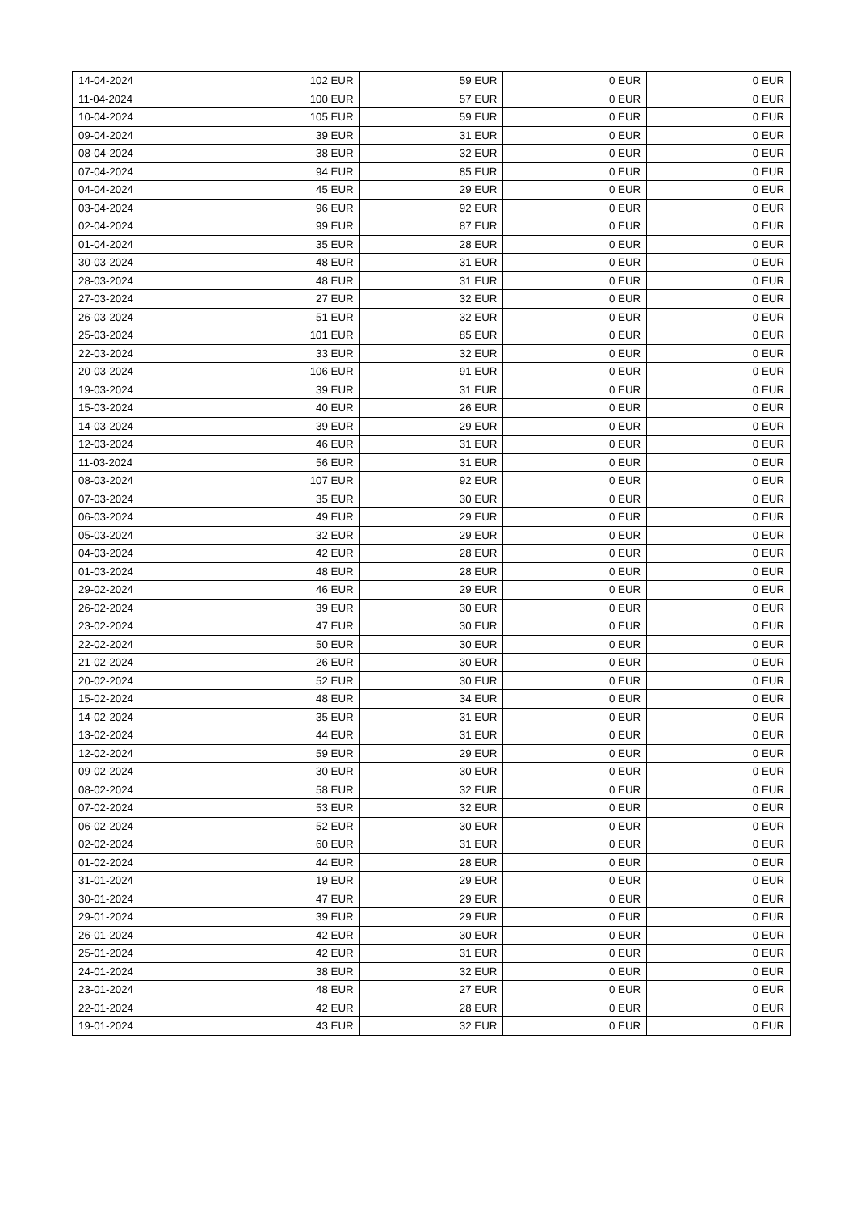| 14-04-2024 | 102 EUR | 59 EUR | 0 EUR | 0 EUR |
| 11-04-2024 | 100 EUR | 57 EUR | 0 EUR | 0 EUR |
| 10-04-2024 | 105 EUR | 59 EUR | 0 EUR | 0 EUR |
| 09-04-2024 | 39 EUR | 31 EUR | 0 EUR | 0 EUR |
| 08-04-2024 | 38 EUR | 32 EUR | 0 EUR | 0 EUR |
| 07-04-2024 | 94 EUR | 85 EUR | 0 EUR | 0 EUR |
| 04-04-2024 | 45 EUR | 29 EUR | 0 EUR | 0 EUR |
| 03-04-2024 | 96 EUR | 92 EUR | 0 EUR | 0 EUR |
| 02-04-2024 | 99 EUR | 87 EUR | 0 EUR | 0 EUR |
| 01-04-2024 | 35 EUR | 28 EUR | 0 EUR | 0 EUR |
| 30-03-2024 | 48 EUR | 31 EUR | 0 EUR | 0 EUR |
| 28-03-2024 | 48 EUR | 31 EUR | 0 EUR | 0 EUR |
| 27-03-2024 | 27 EUR | 32 EUR | 0 EUR | 0 EUR |
| 26-03-2024 | 51 EUR | 32 EUR | 0 EUR | 0 EUR |
| 25-03-2024 | 101 EUR | 85 EUR | 0 EUR | 0 EUR |
| 22-03-2024 | 33 EUR | 32 EUR | 0 EUR | 0 EUR |
| 20-03-2024 | 106 EUR | 91 EUR | 0 EUR | 0 EUR |
| 19-03-2024 | 39 EUR | 31 EUR | 0 EUR | 0 EUR |
| 15-03-2024 | 40 EUR | 26 EUR | 0 EUR | 0 EUR |
| 14-03-2024 | 39 EUR | 29 EUR | 0 EUR | 0 EUR |
| 12-03-2024 | 46 EUR | 31 EUR | 0 EUR | 0 EUR |
| 11-03-2024 | 56 EUR | 31 EUR | 0 EUR | 0 EUR |
| 08-03-2024 | 107 EUR | 92 EUR | 0 EUR | 0 EUR |
| 07-03-2024 | 35 EUR | 30 EUR | 0 EUR | 0 EUR |
| 06-03-2024 | 49 EUR | 29 EUR | 0 EUR | 0 EUR |
| 05-03-2024 | 32 EUR | 29 EUR | 0 EUR | 0 EUR |
| 04-03-2024 | 42 EUR | 28 EUR | 0 EUR | 0 EUR |
| 01-03-2024 | 48 EUR | 28 EUR | 0 EUR | 0 EUR |
| 29-02-2024 | 46 EUR | 29 EUR | 0 EUR | 0 EUR |
| 26-02-2024 | 39 EUR | 30 EUR | 0 EUR | 0 EUR |
| 23-02-2024 | 47 EUR | 30 EUR | 0 EUR | 0 EUR |
| 22-02-2024 | 50 EUR | 30 EUR | 0 EUR | 0 EUR |
| 21-02-2024 | 26 EUR | 30 EUR | 0 EUR | 0 EUR |
| 20-02-2024 | 52 EUR | 30 EUR | 0 EUR | 0 EUR |
| 15-02-2024 | 48 EUR | 34 EUR | 0 EUR | 0 EUR |
| 14-02-2024 | 35 EUR | 31 EUR | 0 EUR | 0 EUR |
| 13-02-2024 | 44 EUR | 31 EUR | 0 EUR | 0 EUR |
| 12-02-2024 | 59 EUR | 29 EUR | 0 EUR | 0 EUR |
| 09-02-2024 | 30 EUR | 30 EUR | 0 EUR | 0 EUR |
| 08-02-2024 | 58 EUR | 32 EUR | 0 EUR | 0 EUR |
| 07-02-2024 | 53 EUR | 32 EUR | 0 EUR | 0 EUR |
| 06-02-2024 | 52 EUR | 30 EUR | 0 EUR | 0 EUR |
| 02-02-2024 | 60 EUR | 31 EUR | 0 EUR | 0 EUR |
| 01-02-2024 | 44 EUR | 28 EUR | 0 EUR | 0 EUR |
| 31-01-2024 | 19 EUR | 29 EUR | 0 EUR | 0 EUR |
| 30-01-2024 | 47 EUR | 29 EUR | 0 EUR | 0 EUR |
| 29-01-2024 | 39 EUR | 29 EUR | 0 EUR | 0 EUR |
| 26-01-2024 | 42 EUR | 30 EUR | 0 EUR | 0 EUR |
| 25-01-2024 | 42 EUR | 31 EUR | 0 EUR | 0 EUR |
| 24-01-2024 | 38 EUR | 32 EUR | 0 EUR | 0 EUR |
| 23-01-2024 | 48 EUR | 27 EUR | 0 EUR | 0 EUR |
| 22-01-2024 | 42 EUR | 28 EUR | 0 EUR | 0 EUR |
| 19-01-2024 | 43 EUR | 32 EUR | 0 EUR | 0 EUR |